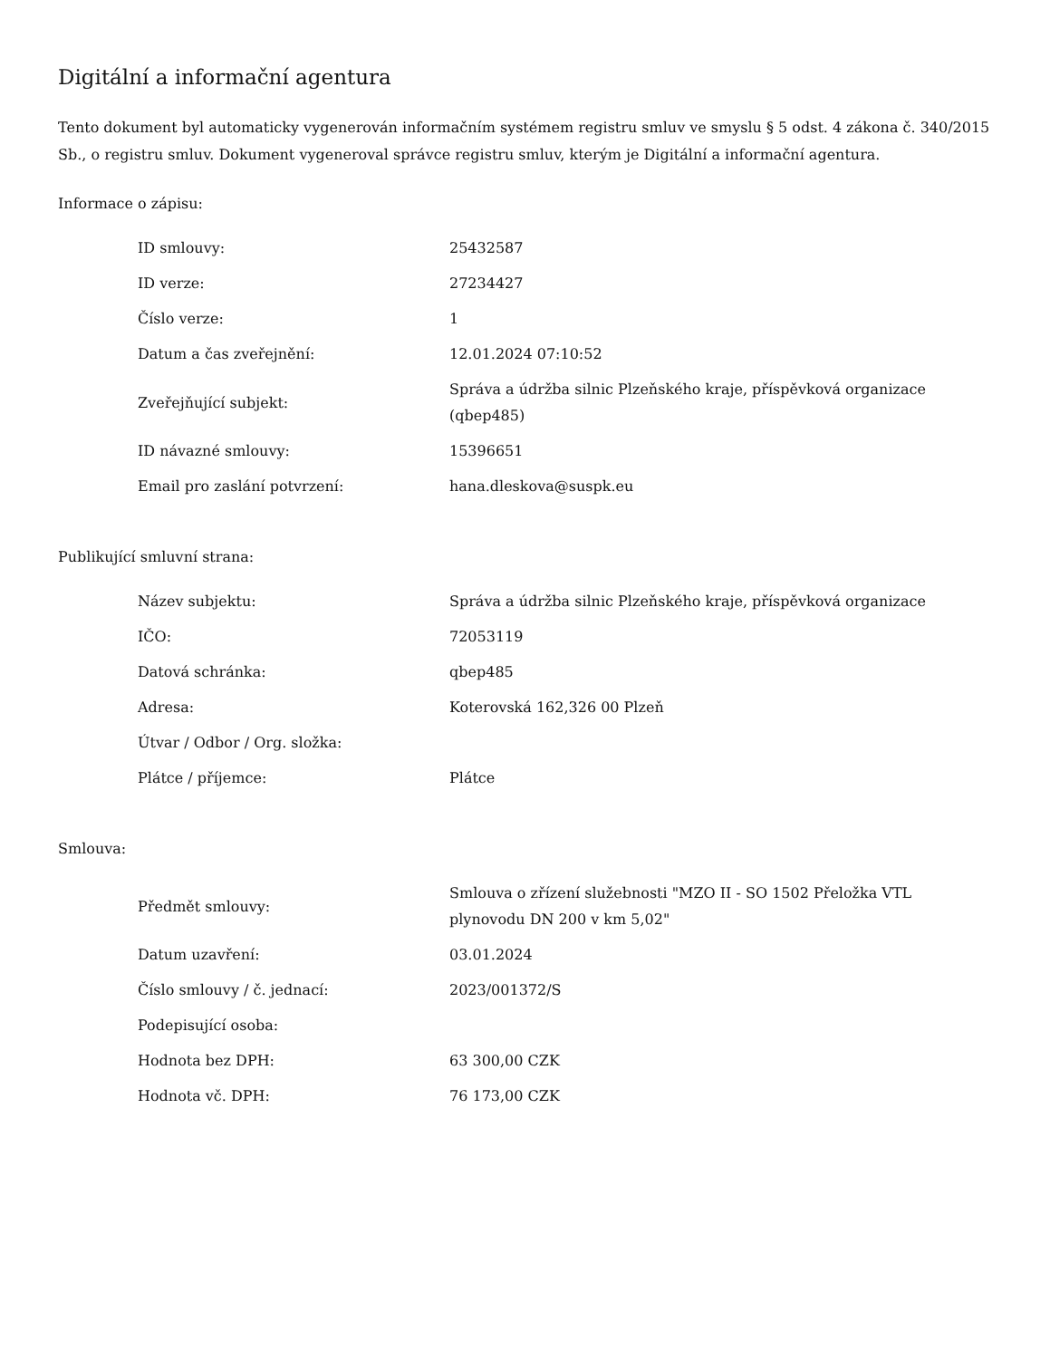Digitální a informační agentura
Tento dokument byl automaticky vygenerován informačním systémem registru smluv ve smyslu § 5 odst. 4 zákona č. 340/2015 Sb., o registru smluv. Dokument vygeneroval správce registru smluv, kterým je Digitální a informační agentura.
Informace o zápisu:
| ID smlouvy: | 25432587 |
| ID verze: | 27234427 |
| Číslo verze: | 1 |
| Datum a čas zveřejnění: | 12.01.2024 07:10:52 |
| Zveřejňující subjekt: | Správa a údržba silnic Plzeňského kraje, příspěvková organizace (qbep485) |
| ID návazné smlouvy: | 15396651 |
| Email pro zaslání potvrzení: | hana.dleskova@suspk.eu |
Publikující smluvní strana:
| Název subjektu: | Správa a údržba silnic Plzeňského kraje, příspěvková organizace |
| IČO: | 72053119 |
| Datová schránka: | qbep485 |
| Adresa: | Koterovská 162,326 00 Plzeň |
| Útvar / Odbor / Org. složka: | |
| Plátce / příjemce: | Plátce |
Smlouva:
| Předmět smlouvy: | Smlouva o zřízení služebnosti "MZO II - SO 1502 Přeložka VTL plynovodu DN 200 v km 5,02" |
| Datum uzavření: | 03.01.2024 |
| Číslo smlouvy / č. jednací: | 2023/001372/S |
| Podepisující osoba: | |
| Hodnota bez DPH: | 63 300,00 CZK |
| Hodnota vč. DPH: | 76 173,00 CZK |